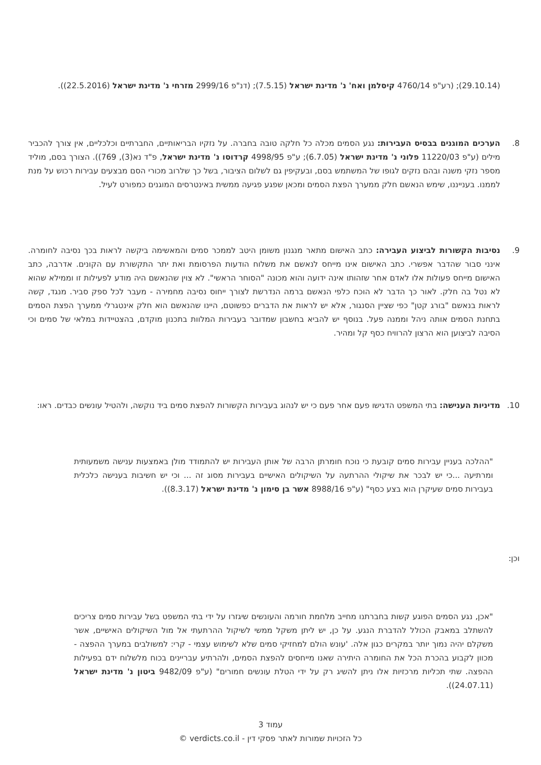(29.10.14); (רע"פ 4760/14 קיסלמן ואח' נ' מדינת ישראל (7.5.15); (דנ"פ 2999/16 מזרחי נ' מדינת ישראל (22.5.2016)).
8. הערכים המוגנים בבסיס העבירות: נגע הסמים מכלה כל חלקה טובה בחברה. על נזקיו הבריאותיים, החברתיים וכלכליים, אין צורך להכביר מילים (ע"פ 11220/03 פלוני נ' מדינת ישראל (6.7.05); ע"פ 4998/95 קרדוסו נ' מדינת ישראל, פ"ד נא(3), 769)). הצורך בסם, מוליד מספר נזקי משנה ובהם נזקים לגופו של המשתמש בסם, ובעקיפין גם לשלום הציבור, בשל כך שלרוב מכורי הסם מבצעים עבירות רכוש על מנת לממנו. בענייננו, שימש הנאשם חלק ממערך הפצת הסמים ומכאן שפגע פגיעה ממשית באינטרסים המוגנים כמפורט לעיל.
9. נסיבות הקשורות לביצוע העבירה: כתב האישום מתאר מנגנון משומן היטב לממכר סמים והמאשימה ביקשה לראות בכך נסיבה לחומרה. אינני סבור שהדבר אפשרי. כתב האישום אינו מייחס לנאשם את משלוח הודעות הפרסומת ואת יתר התקשורת עם הקונים. אדרבה, כתב האישום מייחס פעולות אלו לאדם אחר שזהותו אינה ידועה והוא מכונה "הסוחר הראשי". לא צוין שהנאשם היה מודע לפעילות זו וממילא שהוא לא נטל בה חלק. לאור כך הדבר לא הוכח כלפי הנאשם ברמה הנדרשת לצורך ייחוס נסיבה מחמירה - מעבר לכל ספק סביר. מנגד, קשה לראות בנאשם "בורג קטן" כפי שציין הסנגור, אלא יש לראות את הדברים כפשוטם, היינו שהנאשם הוא חלק אינטגרלי ממערך הפצת הסמים בתחנת הסמים אותה ניהל וממנה פעל. בנוסף יש להביא בחשבון שמדובר בעבירות המלוות בתכנון מוקדם, בהצטיידות במלאי של סמים וכי הסיבה לביצוען הוא הרצון להרוויח כסף קל ומהיר.
10. מדיניות הענישה: בתי המשפט הדגישו פעם אחר פעם כי יש לנהוג בעבירות הקשורות להפצת סמים ביד נוקשה, ולהטיל עונשים כבדים. ראו:
"ההלכה בעניין עבירות סמים קובעת כי נוכח חומרתן הרבה של אותן העבירות יש להתמודד מולן באמצעות ענישה משמעותית ומרתיעה ...כי יש לבכר את שיקולי ההרתעה על השיקולים האישיים בעבירות מסוג זה ... וכי יש חשיבות בענישה כלכלית בעבירות סמים שעיקרן הוא בצע כסף" (ע"פ 8988/16 אשר בן סימון נ' מדינת ישראל (8.3.17)).
וכן:
"אכן, נגע הסמים הפוגע קשות בחברתנו מחייב מלחמת חורמה והעונשים שיגזרו על ידי בתי המשפט בשל עבירות סמים צריכים להשתלב במאבק הכולל להדברת הנגע. על כן, יש ליתן משקל ממשי לשיקול ההרתעתי אל מול השיקולים האישיים, אשר משקלם יהיה נמוך יותר במקרים כגון אלה. 'עונש הולם למחזיקי סמים שלא לשימוש עצמי - קרי: למשולבים במערך ההפצה - מכוון לקבוע בהכרת הכל את החומרה היתירה שאנו מייחסים להפצת הסמים, ולהרתיע עבריינים בכוח מלשלוח ידם בפעילות ההפצה. שתי תכליות מרכזיות אלו ניתן להשיג רק על ידי הטלת עונשים חמורים" (ע"פ 9482/09 ביטון נ' מדינת ישראל (24.07.11)).
עמוד 3
כל הזכויות שמורות לאתר פסקי דין - verdicts.co.il ©